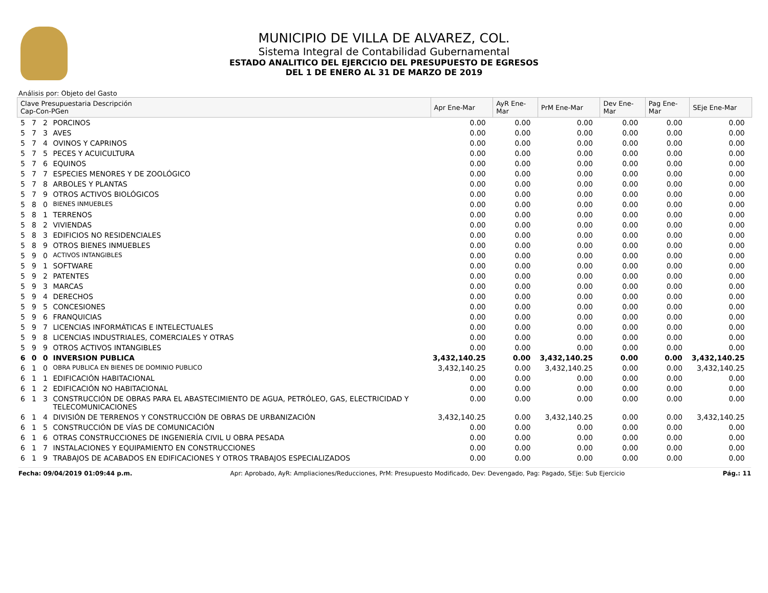MUNICIPIO DE VILLA DE ALVAREZ, COL.
Sistema Integral de Contabilidad Gubernamental
ESTADO ANALITICO DEL EJERCICIO DEL PRESUPUESTO DE EGRESOS
DEL 1 DE ENERO AL 31 DE MARZO DE 2019
Análisis por: Objeto del Gasto
| Clave Presupuestaria Descripción Cap-Con-PGen | | | | Apr Ene-Mar | AyR Ene-Mar | PrM Ene-Mar | Dev Ene-Mar | Pag Ene-Mar | SEje Ene-Mar |
| --- | --- | --- | --- | --- | --- | --- | --- | --- | --- |
| 5 | 7 | 2 | PORCINOS | 0.00 | 0.00 | 0.00 | 0.00 | 0.00 | 0.00 |
| 5 | 7 | 3 | AVES | 0.00 | 0.00 | 0.00 | 0.00 | 0.00 | 0.00 |
| 5 | 7 | 4 | OVINOS Y CAPRINOS | 0.00 | 0.00 | 0.00 | 0.00 | 0.00 | 0.00 |
| 5 | 7 | 5 | PECES Y ACUICULTURA | 0.00 | 0.00 | 0.00 | 0.00 | 0.00 | 0.00 |
| 5 | 7 | 6 | EQUINOS | 0.00 | 0.00 | 0.00 | 0.00 | 0.00 | 0.00 |
| 5 | 7 | 7 | ESPECIES MENORES Y DE ZOOLÓGICO | 0.00 | 0.00 | 0.00 | 0.00 | 0.00 | 0.00 |
| 5 | 7 | 8 | ARBOLES Y PLANTAS | 0.00 | 0.00 | 0.00 | 0.00 | 0.00 | 0.00 |
| 5 | 7 | 9 | OTROS ACTIVOS BIOLÓGICOS | 0.00 | 0.00 | 0.00 | 0.00 | 0.00 | 0.00 |
| 5 | 8 | 0 | BIENES INMUEBLES | 0.00 | 0.00 | 0.00 | 0.00 | 0.00 | 0.00 |
| 5 | 8 | 1 | TERRENOS | 0.00 | 0.00 | 0.00 | 0.00 | 0.00 | 0.00 |
| 5 | 8 | 2 | VIVIENDAS | 0.00 | 0.00 | 0.00 | 0.00 | 0.00 | 0.00 |
| 5 | 8 | 3 | EDIFICIOS NO RESIDENCIALES | 0.00 | 0.00 | 0.00 | 0.00 | 0.00 | 0.00 |
| 5 | 8 | 9 | OTROS BIENES INMUEBLES | 0.00 | 0.00 | 0.00 | 0.00 | 0.00 | 0.00 |
| 5 | 9 | 0 | ACTIVOS INTANGIBLES | 0.00 | 0.00 | 0.00 | 0.00 | 0.00 | 0.00 |
| 5 | 9 | 1 | SOFTWARE | 0.00 | 0.00 | 0.00 | 0.00 | 0.00 | 0.00 |
| 5 | 9 | 2 | PATENTES | 0.00 | 0.00 | 0.00 | 0.00 | 0.00 | 0.00 |
| 5 | 9 | 3 | MARCAS | 0.00 | 0.00 | 0.00 | 0.00 | 0.00 | 0.00 |
| 5 | 9 | 4 | DERECHOS | 0.00 | 0.00 | 0.00 | 0.00 | 0.00 | 0.00 |
| 5 | 9 | 5 | CONCESIONES | 0.00 | 0.00 | 0.00 | 0.00 | 0.00 | 0.00 |
| 5 | 9 | 6 | FRANQUICIAS | 0.00 | 0.00 | 0.00 | 0.00 | 0.00 | 0.00 |
| 5 | 9 | 7 | LICENCIAS INFORMÁTICAS E INTELECTUALES | 0.00 | 0.00 | 0.00 | 0.00 | 0.00 | 0.00 |
| 5 | 9 | 8 | LICENCIAS INDUSTRIALES, COMERCIALES Y OTRAS | 0.00 | 0.00 | 0.00 | 0.00 | 0.00 | 0.00 |
| 5 | 9 | 9 | OTROS ACTIVOS INTANGIBLES | 0.00 | 0.00 | 0.00 | 0.00 | 0.00 | 0.00 |
| 6 | 0 | 0 | INVERSION PUBLICA | 3,432,140.25 | 0.00 | 3,432,140.25 | 0.00 | 0.00 | 3,432,140.25 |
| 6 | 1 | 0 | OBRA PUBLICA EN BIENES DE DOMINIO PUBLICO | 3,432,140.25 | 0.00 | 3,432,140.25 | 0.00 | 0.00 | 3,432,140.25 |
| 6 | 1 | 1 | EDIFICACIÓN HABITACIONAL | 0.00 | 0.00 | 0.00 | 0.00 | 0.00 | 0.00 |
| 6 | 1 | 2 | EDIFICACIÓN NO HABITACIONAL | 0.00 | 0.00 | 0.00 | 0.00 | 0.00 | 0.00 |
| 6 | 1 | 3 | CONSTRUCCIÓN DE OBRAS PARA EL ABASTECIMIENTO DE AGUA, PETRÓLEO, GAS, ELECTRICIDAD Y TELECOMUNICACIONES | 0.00 | 0.00 | 0.00 | 0.00 | 0.00 | 0.00 |
| 6 | 1 | 4 | DIVISIÓN DE TERRENOS Y CONSTRUCCIÓN DE OBRAS DE URBANIZACIÓN | 3,432,140.25 | 0.00 | 3,432,140.25 | 0.00 | 0.00 | 3,432,140.25 |
| 6 | 1 | 5 | CONSTRUCCIÓN DE VÍAS DE COMUNICACIÓN | 0.00 | 0.00 | 0.00 | 0.00 | 0.00 | 0.00 |
| 6 | 1 | 6 | OTRAS CONSTRUCCIONES DE INGENIERÍA CIVIL U OBRA PESADA | 0.00 | 0.00 | 0.00 | 0.00 | 0.00 | 0.00 |
| 6 | 1 | 7 | INSTALACIONES Y EQUIPAMIENTO EN CONSTRUCCIONES | 0.00 | 0.00 | 0.00 | 0.00 | 0.00 | 0.00 |
| 6 | 1 | 9 | TRABAJOS DE ACABADOS EN EDIFICACIONES Y OTROS TRABAJOS ESPECIALIZADOS | 0.00 | 0.00 | 0.00 | 0.00 | 0.00 | 0.00 |
Fecha: 09/04/2019 01:09:44 p.m. Apr: Aprobado, AyR: Ampliaciones/Reducciones, PrM: Presupuesto Modificado, Dev: Devengado, Pag: Pagado, SEje: Sub Ejercicio Pág.: 11